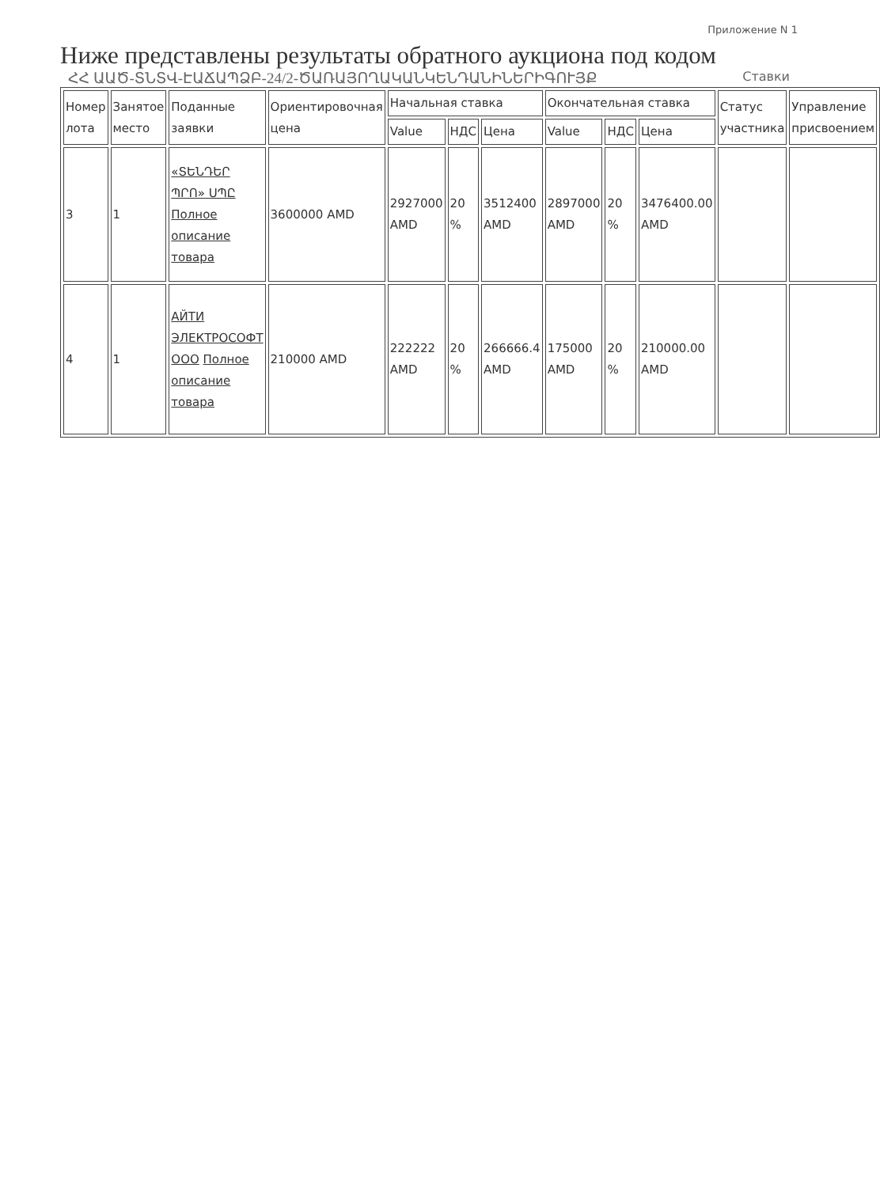Приложение N 1
Ниже представлены результаты обратного аукциона под кодом
ՀՀ ԱԱԾ-ՏՆՏՎ-ԷԱՃԱՊՁԲ-24/2-ԾԱՌԱՅՈՂԱԿԱՆԿԵՆԴԱՆԻՆԵՐԻԳՈՒՅՔ Ставки
| Номер лота | Занятое место | Поданные заявки | Ориентировочная цена | Начальная ставка | | | Окончательная ставка | | | Статус участника | Управление присвоением |
| --- | --- | --- | --- | --- | --- | --- | --- | --- | --- | --- | --- |
| | | | | Value | НДС | Цена | Value | НДС | Цена | | |
| 3 | 1 | «ՏԵՆԴԵՐ ՊՐՈ» ՍՊԸ Полное описание товара | 3600000 AMD | 2927000 AMD | 20 % | 3512400 AMD | 2897000 AMD | 20 % | 3476400.00 AMD | | |
| 4 | 1 | АЙТИ ЭЛЕКТРОСОФТ ООО Полное описание товара | 210000 AMD | 222222 AMD | 20 % | 266666.4 AMD | 175000 AMD | 20 % | 210000.00 AMD | | |